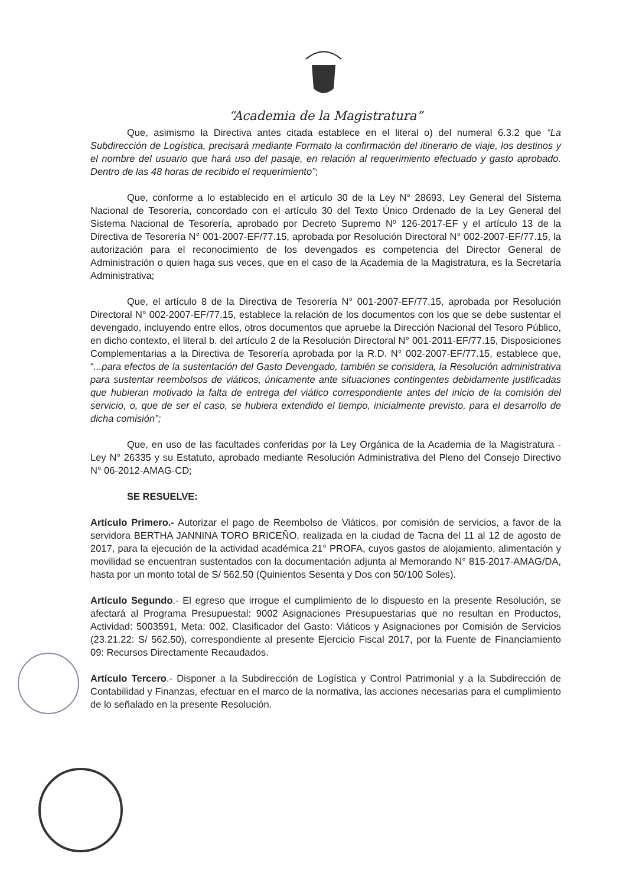“Academia de la Magistratura”
Que, asimismo la Directiva antes citada establece en el literal o) del numeral 6.3.2 que “La Subdirección de Logística, precisará mediante Formato la confirmación del itinerario de viaje, los destinos y el nombre del usuario que hará uso del pasaje, en relación al requerimiento efectuado y gasto aprobado. Dentro de las 48 horas de recibido el requerimiento”;
Que, conforme a lo establecido en el artículo 30 de la Ley N° 28693, Ley General del Sistema Nacional de Tesorería, concordado con el artículo 30 del Texto Único Ordenado de la Ley General del Sistema Nacional de Tesorería, aprobado por Decreto Supremo Nº 126-2017-EF y el artículo 13 de la Directiva de Tesorería N° 001-2007-EF/77.15, aprobada por Resolución Directoral N° 002-2007-EF/77.15, la autorización para el reconocimiento de los devengados es competencia del Director General de Administración o quien haga sus veces, que en el caso de la Academia de la Magistratura, es la Secretaría Administrativa;
Que, el artículo 8 de la Directiva de Tesorería N° 001-2007-EF/77.15, aprobada por Resolución Directoral N° 002-2007-EF/77.15, establece la relación de los documentos con los que se debe sustentar el devengado, incluyendo entre ellos, otros documentos que apruebe la Dirección Nacional del Tesoro Público, en dicho contexto, el literal b. del artículo 2 de la Resolución Directoral N° 001-2011-EF/77.15, Disposiciones Complementarias a la Directiva de Tesorería aprobada por la R.D. N° 002-2007-EF/77.15, establece que, “...para efectos de la sustentación del Gasto Devengado, también se considera, la Resolución administrativa para sustentar reembolsos de viáticos, únicamente ante situaciones contingentes debidamente justificadas que hubieran motivado la falta de entrega del viático correspondiente antes del inicio de la comisión del servicio, o, que de ser el caso, se hubiera extendido el tiempo, inicialmente previsto, para el desarrollo de dicha comisión”;
Que, en uso de las facultades conferidas por la Ley Orgánica de la Academia de la Magistratura - Ley N° 26335 y su Estatuto, aprobado mediante Resolución Administrativa del Pleno del Consejo Directivo N° 06-2012-AMAG-CD;
SE RESUELVE:
Artículo Primero.- Autorizar el pago de Reembolso de Viáticos, por comisión de servicios, a favor de la servidora BERTHA JANNINA TORO BRICEÑO, realizada en la ciudad de Tacna del 11 al 12 de agosto de 2017, para la ejecución de la actividad académica 21° PROFA, cuyos gastos de alojamiento, alimentación y movilidad se encuentran sustentados con la documentación adjunta al Memorando N° 815-2017-AMAG/DA, hasta por un monto total de S/ 562.50 (Quinientos Sesenta y Dos con 50/100 Soles).
Artículo Segundo.- El egreso que irrogue el cumplimiento de lo dispuesto en la presente Resolución, se afectará al Programa Presupuestal: 9002 Asignaciones Presupuestarias que no resultan en Productos, Actividad: 5003591, Meta: 002, Clasificador del Gasto: Viáticos y Asignaciones por Comisión de Servicios (23.21.22: S/ 562.50), correspondiente al presente Ejercicio Fiscal 2017, por la Fuente de Financiamiento 09: Recursos Directamente Recaudados.
Artículo Tercero.- Disponer a la Subdirección de Logística y Control Patrimonial y a la Subdirección de Contabilidad y Finanzas, efectuar en el marco de la normativa, las acciones necesarias para el cumplimiento de lo señalado en la presente Resolución.